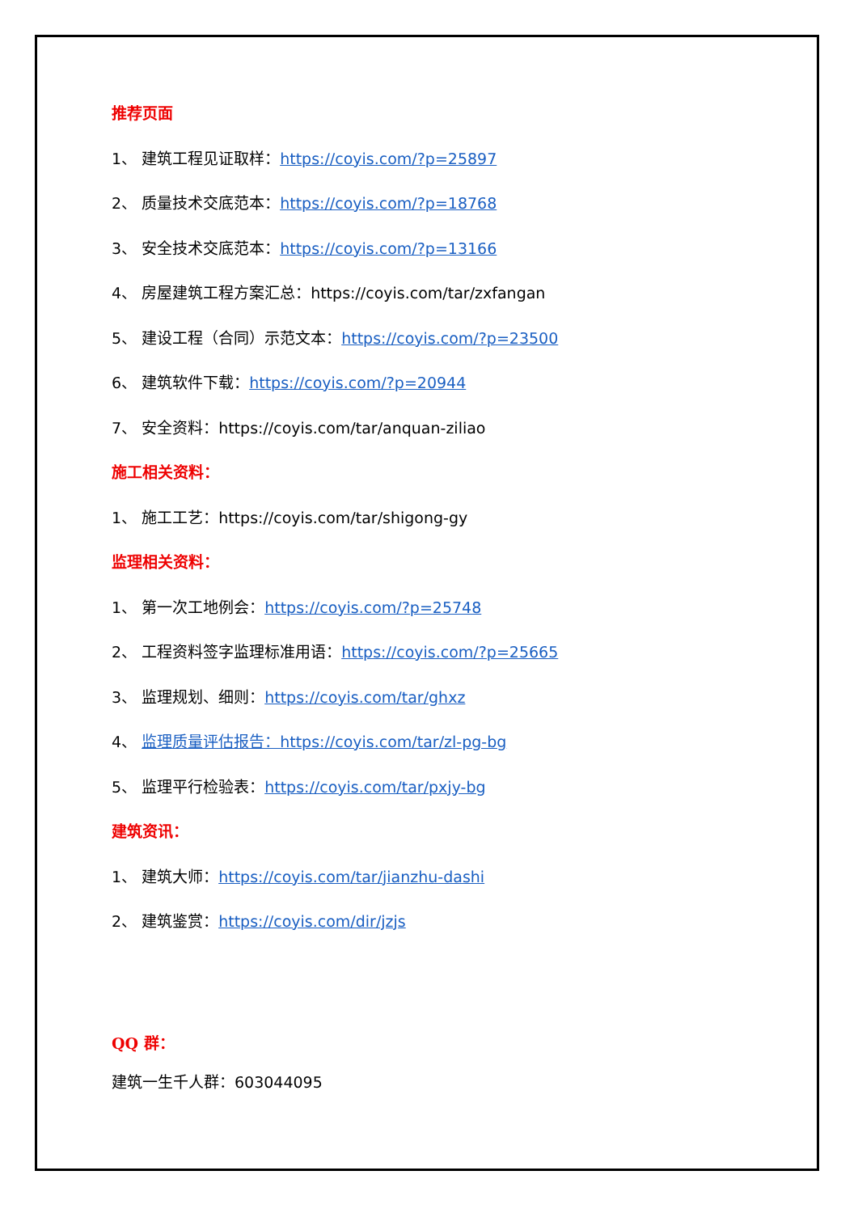推荐页面
1、 建筑工程见证取样：https://coyis.com/?p=25897
2、 质量技术交底范本：https://coyis.com/?p=18768
3、 安全技术交底范本：https://coyis.com/?p=13166
4、 房屋建筑工程方案汇总：https://coyis.com/tar/zxfangan
5、 建设工程（合同）示范文本：https://coyis.com/?p=23500
6、 建筑软件下载：https://coyis.com/?p=20944
7、 安全资料：https://coyis.com/tar/anquan-ziliao
施工相关资料：
1、 施工工艺：https://coyis.com/tar/shigong-gy
监理相关资料：
1、 第一次工地例会：https://coyis.com/?p=25748
2、 工程资料签字监理标准用语：https://coyis.com/?p=25665
3、 监理规划、细则：https://coyis.com/tar/ghxz
4、 监理质量评估报告：https://coyis.com/tar/zl-pg-bg
5、 监理平行检验表：https://coyis.com/tar/pxjy-bg
建筑资讯：
1、 建筑大师：https://coyis.com/tar/jianzhu-dashi
2、 建筑鉴赏：https://coyis.com/dir/jzjs
QQ 群：
建筑一生千人群：603044095